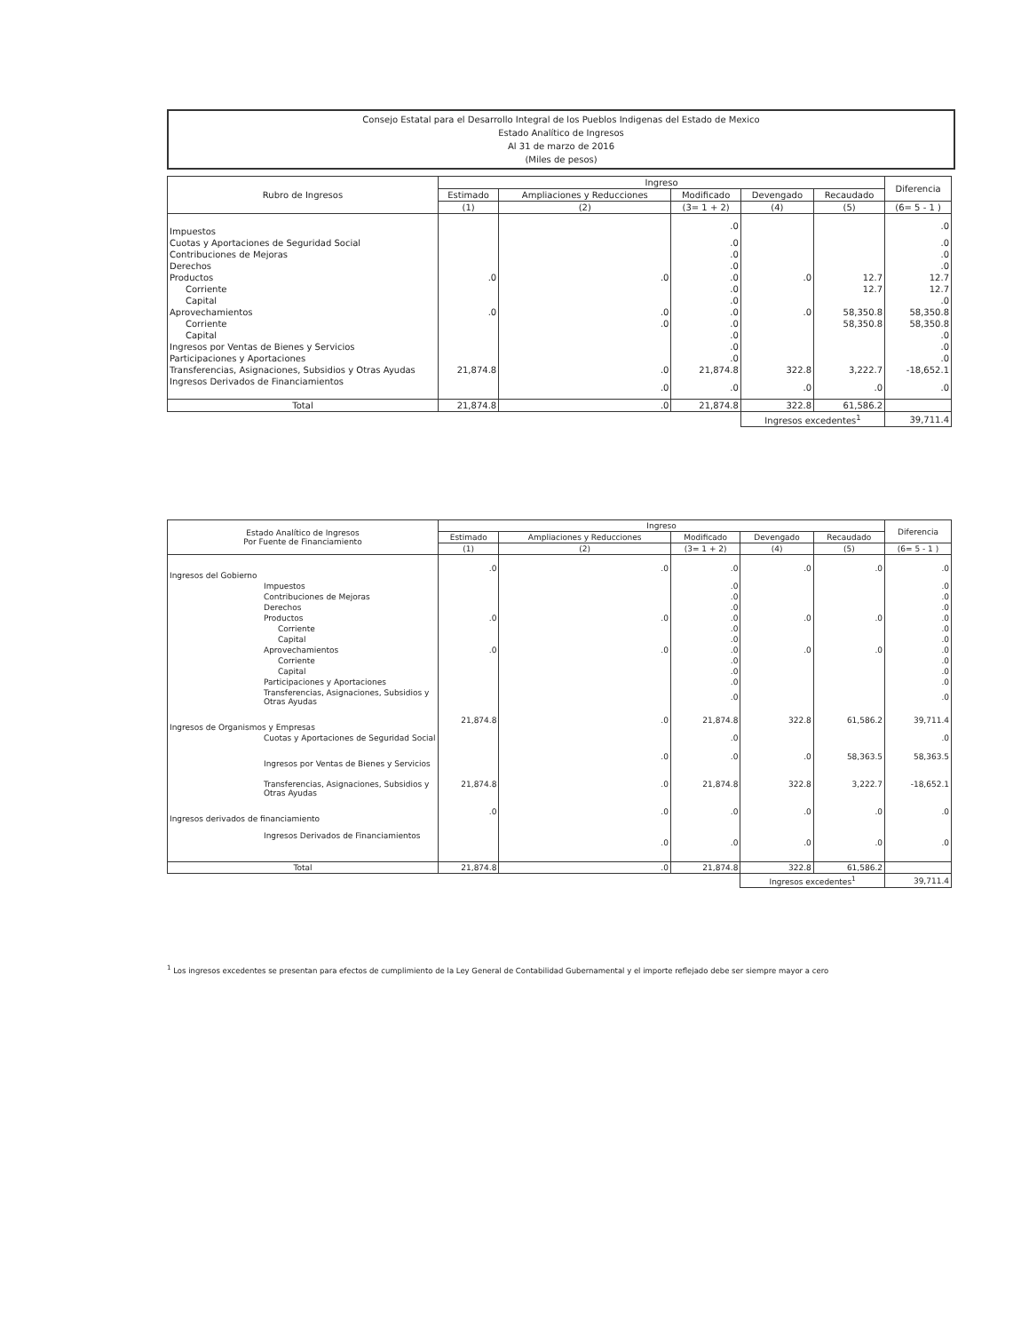Consejo Estatal para el Desarrollo Integral de los Pueblos Indigenas del Estado de Mexico
Estado Analítico de Ingresos
Al 31 de marzo de 2016
(Miles de pesos)
| Rubro de Ingresos | Ingreso | | | | | Diferencia |
| --- | --- | --- | --- | --- | --- | --- |
| | Estimado | Ampliaciones y Reducciones | Modificado | Devengado | Recaudado | |
| | (1) | (2) | (3= 1 + 2) | (4) | (5) | (6= 5 - 1 ) |
| Impuestos | | | .0 | | | .0 |
| Cuotas y Aportaciones de Seguridad Social | | | .0 | | | .0 |
| Contribuciones de Mejoras | | | .0 | | | .0 |
| Derechos | | | .0 | | | .0 |
| Productos | .0 | .0 | .0 | .0 | 12.7 | 12.7 |
| Corriente | | | .0 | | 12.7 | 12.7 |
| Capital | | | .0 | | | .0 |
| Aprovechamientos | .0 | .0 | .0 | .0 | 58,350.8 | 58,350.8 |
| Corriente | | .0 | .0 | | 58,350.8 | 58,350.8 |
| Capital | | | .0 | | | .0 |
| Ingresos por Ventas de Bienes y Servicios | | | .0 | | | .0 |
| Participaciones y Aportaciones | | | .0 | | | .0 |
| Transferencias, Asignaciones, Subsidios y Otras Ayudas | 21,874.8 | .0 | 21,874.8 | 322.8 | 3,222.7 | -18,652.1 |
| Ingresos Derivados de Financiamientos | | .0 | .0 | .0 | .0 | .0 |
| Total | 21,874.8 | .0 | 21,874.8 | 322.8 | 61,586.2 | |
| | | | | Ingresos excedentes<sup>1</sup> | | 39,711.4 |
| Estado Analítico de Ingresos Por Fuente de Financiamiento | Ingreso | | | | | Diferencia |
| --- | --- | --- | --- | --- | --- | --- |
| | Estimado | Ampliaciones y Reducciones | Modificado | Devengado | Recaudado | |
| | (1) | (2) | (3= 1 + 2) | (4) | (5) | (6= 5 - 1 ) |
| Ingresos del Gobierno | .0 | .0 | .0 | .0 | .0 | .0 |
| Impuestos | | | .0 | | | .0 |
| Contribuciones de Mejoras | | | .0 | | | .0 |
| Derechos | | | .0 | | | .0 |
| Productos | .0 | .0 | .0 | .0 | .0 | .0 |
| Corriente | | | .0 | | | .0 |
| Capital | | | .0 | | | .0 |
| Aprovechamientos | .0 | .0 | .0 | .0 | .0 | .0 |
| Corriente | | | .0 | | | .0 |
| Capital | | | .0 | | | .0 |
| Participaciones y Aportaciones | | | .0 | | | .0 |
| Transferencias, Asignaciones, Subsidios y Otras Ayudas | | | .0 | | | .0 |
| Ingresos de Organismos y Empresas | 21,874.8 | .0 | 21,874.8 | 322.8 | 61,586.2 | 39,711.4 |
| Cuotas y Aportaciones de Seguridad Social | | | .0 | | | .0 |
| Ingresos por Ventas de Bienes y Servicios | | .0 | .0 | .0 | 58,363.5 | 58,363.5 |
| Transferencias, Asignaciones, Subsidios y Otras Ayudas | 21,874.8 | .0 | 21,874.8 | 322.8 | 3,222.7 | -18,652.1 |
| Ingresos derivados de financiamiento | .0 | .0 | .0 | .0 | .0 | .0 |
| Ingresos Derivados de Financiamientos | | .0 | .0 | .0 | .0 | .0 |
| Total | 21,874.8 | .0 | 21,874.8 | 322.8 | 61,586.2 | |
| | | | | Ingresos excedentes<sup>1</sup> | | 39,711.4 |
<sup>1</sup> Los ingresos excedentes se presentan para efectos de cumplimiento de la Ley General de Contabilidad Gubernamental y el importe reflejado debe ser siempre mayor a cero